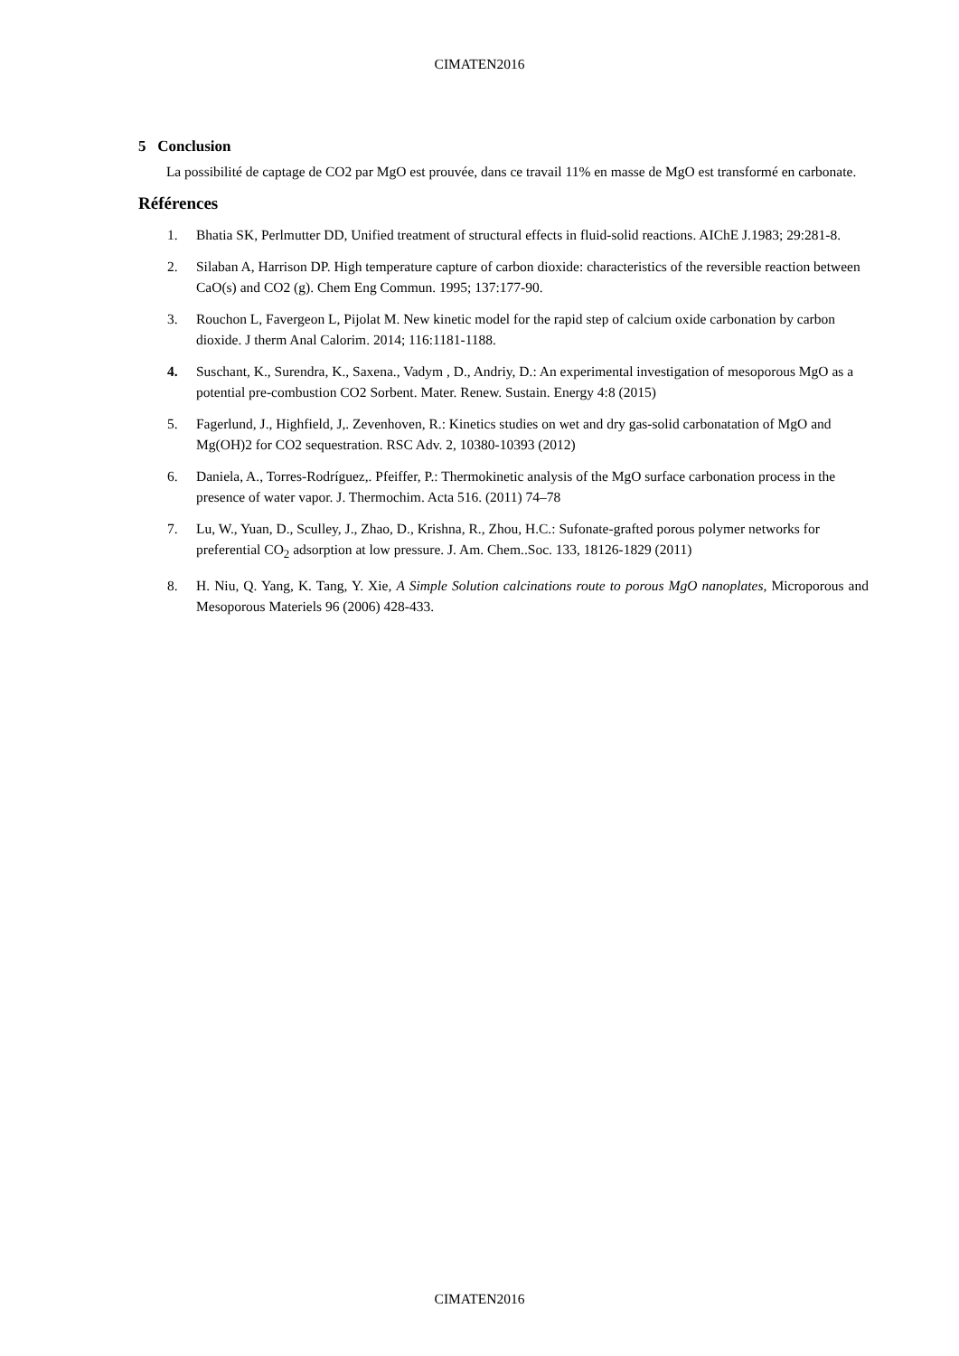CIMATEN2016
5 Conclusion
La possibilité de captage de CO2 par MgO est prouvée, dans ce travail 11% en masse de MgO est transformé en carbonate.
Références
1. Bhatia SK, Perlmutter DD, Unified treatment of structural effects in fluid-solid reactions. AIChE J.1983; 29:281-8.
2. Silaban A, Harrison DP. High temperature capture of carbon dioxide: characteristics of the reversible reaction between CaO(s) and CO2 (g). Chem Eng Commun. 1995; 137:177-90.
3. Rouchon L, Favergeon L, Pijolat M. New kinetic model for the rapid step of calcium oxide carbonation by carbon dioxide. J therm Anal Calorim. 2014; 116:1181-1188.
4. Suschant, K., Surendra, K., Saxena., Vadym , D., Andriy, D.: An experimental investigation of mesoporous MgO as a potential pre-combustion CO2 Sorbent. Mater. Renew. Sustain. Energy 4:8 (2015)
5. Fagerlund, J., Highfield, J,. Zevenhoven, R.: Kinetics studies on wet and dry gas-solid carbonatation of MgO and Mg(OH)2 for CO2 sequestration. RSC Adv. 2, 10380-10393 (2012)
6. Daniela, A., Torres-Rodríguez,. Pfeiffer, P.: Thermokinetic analysis of the MgO surface carbonation process in the presence of water vapor. J. Thermochim. Acta 516. (2011) 74–78
7. Lu, W., Yuan, D., Sculley, J., Zhao, D., Krishna, R., Zhou, H.C.: Sufonate-grafted porous polymer networks for preferential CO<sub>2</sub> adsorption at low pressure. J. Am. Chem..Soc. 133, 18126-1829 (2011)
8. H. Niu, Q. Yang, K. Tang, Y. Xie, A Simple Solution calcinations route to porous MgO nanoplates, Microporous and Mesoporous Materiels 96 (2006) 428-433.
CIMATEN2016